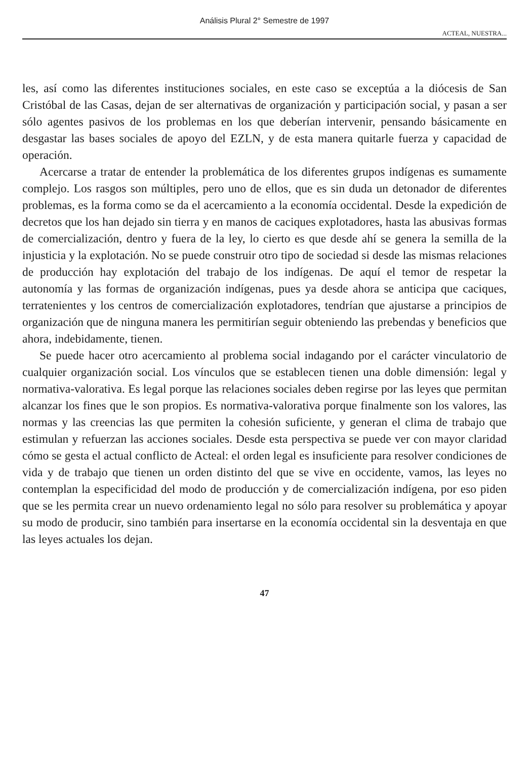Análisis Plural 2° Semestre de 1997
ACTEAL, NUESTRA...
les, así como las diferentes instituciones sociales, en este caso se exceptúa a la diócesis de San Cristóbal de las Casas, dejan de ser alternativas de organización y participación social, y pasan a ser sólo agentes pasivos de los problemas en los que deberían intervenir, pensando básicamente en desgastar las bases sociales de apoyo del EZLN, y de esta manera quitarle fuerza y capacidad de operación.
Acercarse a tratar de entender la problemática de los diferentes grupos indígenas es sumamente complejo. Los rasgos son múltiples, pero uno de ellos, que es sin duda un detonador de diferentes problemas, es la forma como se da el acercamiento a la economía occidental. Desde la expedición de decretos que los han dejado sin tierra y en manos de caciques explotadores, hasta las abusivas formas de comercialización, dentro y fuera de la ley, lo cierto es que desde ahí se genera la semilla de la injusticia y la explotación. No se puede construir otro tipo de sociedad si desde las mismas relaciones de producción hay explotación del trabajo de los indígenas. De aquí el temor de respetar la autonomía y las formas de organización indígenas, pues ya desde ahora se anticipa que caciques, terratenientes y los centros de comercialización explotadores, tendrían que ajustarse a principios de organización que de ninguna manera les permitirían seguir obteniendo las prebendas y beneficios que ahora, indebidamente, tienen.
Se puede hacer otro acercamiento al problema social indagando por el carácter vinculatorio de cualquier organización social. Los vínculos que se establecen tienen una doble dimensión: legal y normativa-valorativa. Es legal porque las relaciones sociales deben regirse por las leyes que permitan alcanzar los fines que le son propios. Es normativa-valorativa porque finalmente son los valores, las normas y las creencias las que permiten la cohesión suficiente, y generan el clima de trabajo que estimulan y refuerzan las acciones sociales. Desde esta perspectiva se puede ver con mayor claridad cómo se gesta el actual conflicto de Acteal: el orden legal es insuficiente para resolver condiciones de vida y de trabajo que tienen un orden distinto del que se vive en occidente, vamos, las leyes no contemplan la especificidad del modo de producción y de comercialización indígena, por eso piden que se les permita crear un nuevo ordenamiento legal no sólo para resolver su problemática y apoyar su modo de producir, sino también para insertarse en la economía occidental sin la desventaja en que las leyes actuales los dejan.
47